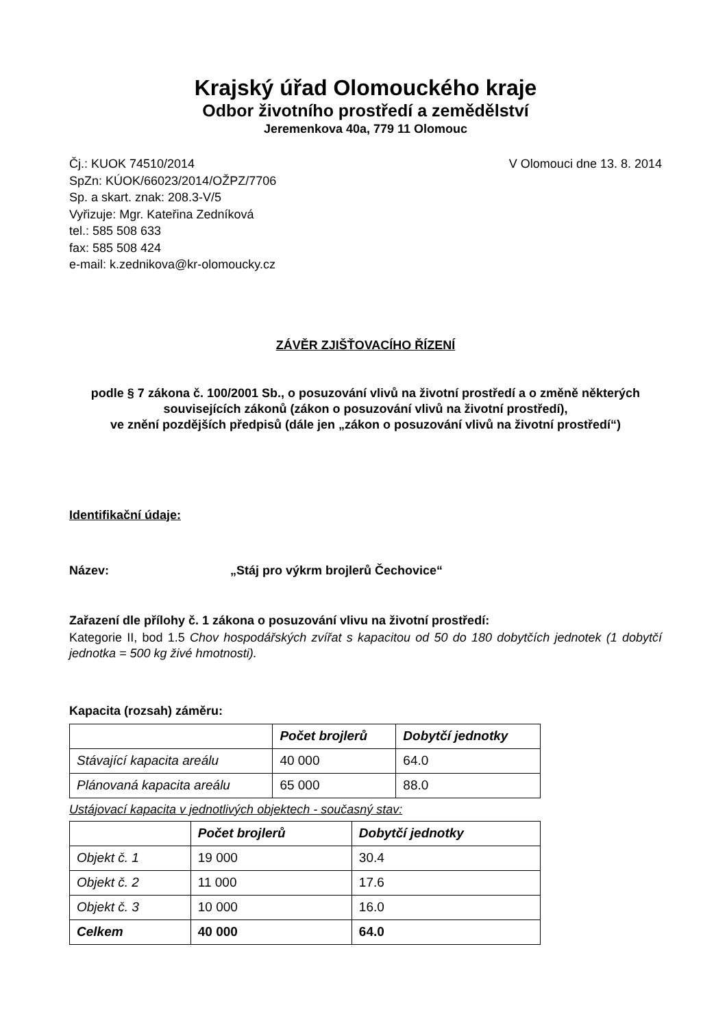Krajský úřad Olomouckého kraje
Odbor životního prostředí a zemědělství
Jeremenkova 40a, 779 11 Olomouc
Čj.: KUOK 74510/2014
SpZn: KÚOK/66023/2014/OŽPZ/7706
Sp. a skart. znak: 208.3-V/5
Vyřizuje: Mgr. Kateřina Zedníková
tel.: 585 508 633
fax: 585 508 424
e-mail: k.zednikova@kr-olomoucky.cz
V Olomouci dne 13. 8. 2014
ZÁVĚR ZJIŠŤOVACÍHO ŘÍZENÍ
podle § 7 zákona č. 100/2001 Sb., o posuzování vlivů na životní prostředí a o změně některých souvisejících zákonů (zákon o posuzování vlivů na životní prostředí),
ve znění pozdějších předpisů (dále jen „zákon o posuzování vlivů na životní prostředí“)
Identifikační údaje:
Název: „Stáj pro výkrm brojlerů Čechovice“
Zařazení dle přílohy č. 1 zákona o posuzování vlivu na životní prostředí:
Kategorie II, bod 1.5 Chov hospodářských zvířat s kapacitou od 50 do 180 dobytčích jednotek (1 dobytčí jednotka = 500 kg živé hmotnosti).
Kapacita (rozsah) záměru:
| | Počet brojlerů | Dobytčí jednotky |
| --- | --- | --- |
| Stávající kapacita areálu | 40 000 | 64.0 |
| Plánovaná kapacita areálu | 65 000 | 88.0 |
Ustájovací kapacita v jednotlivých objektech - současný stav:
| | Počet brojlerů | Dobytčí jednotky |
| --- | --- | --- |
| Objekt č. 1 | 19 000 | 30.4 |
| Objekt č. 2 | 11 000 | 17.6 |
| Objekt č. 3 | 10 000 | 16.0 |
| Celkem | 40 000 | 64.0 |